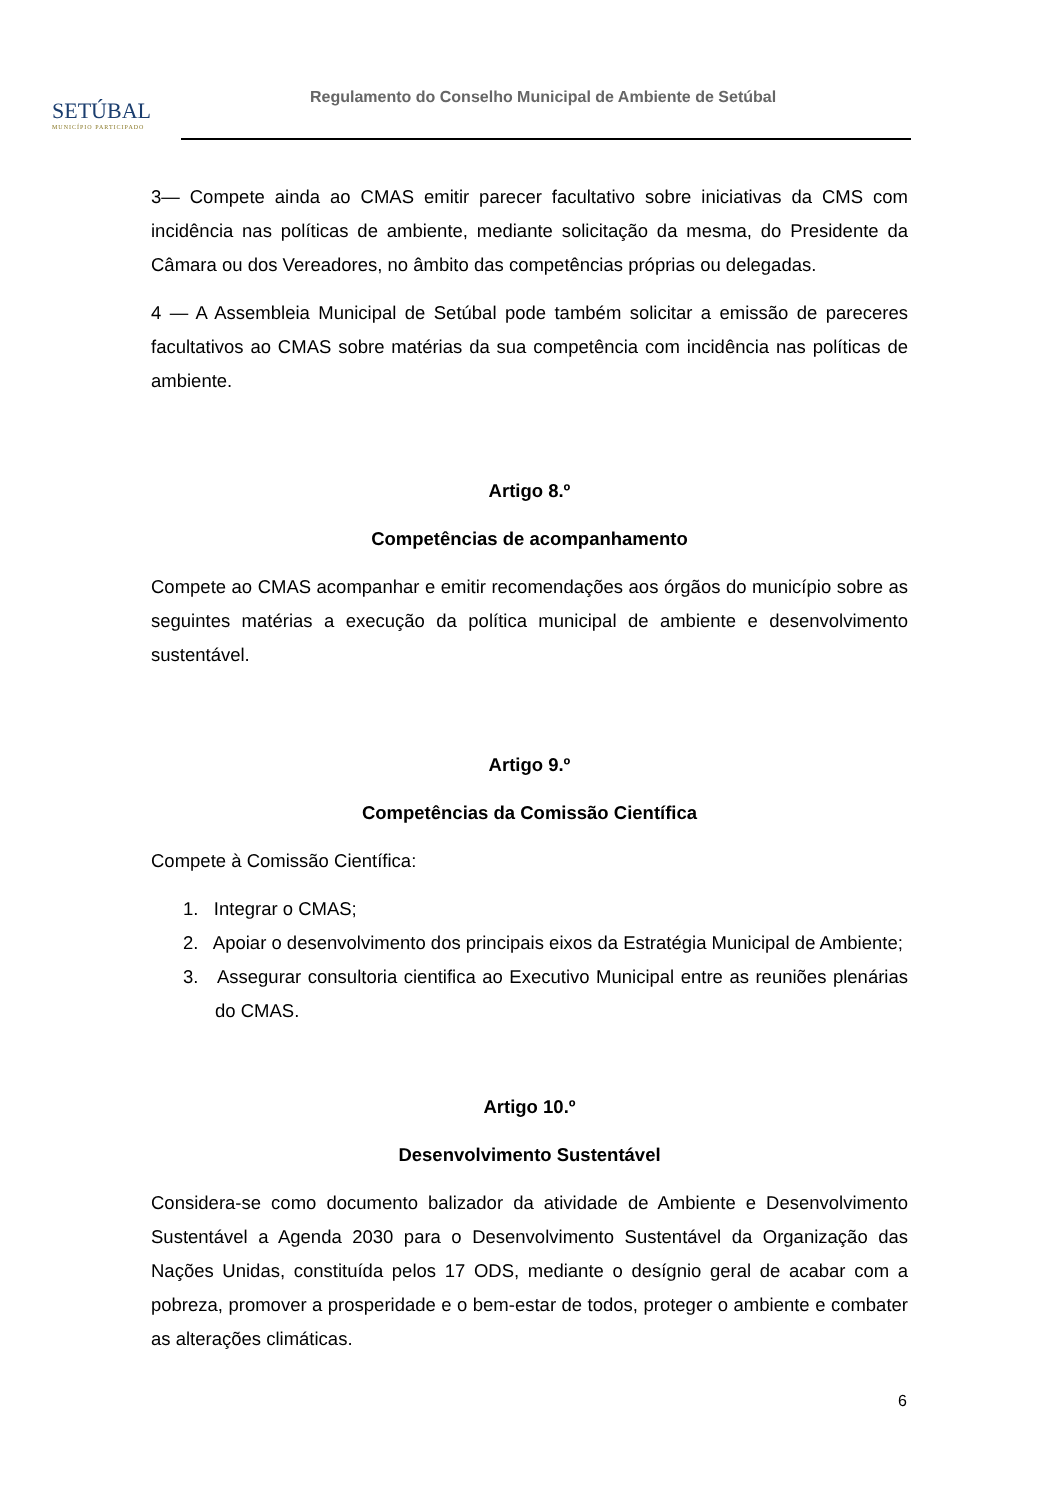SETÚBAL
MUNICÍPIO PARTICIPADO
Regulamento do Conselho Municipal de Ambiente de Setúbal
3— Compete ainda ao CMAS emitir parecer facultativo sobre iniciativas da CMS com incidência nas políticas de ambiente, mediante solicitação da mesma, do Presidente da Câmara ou dos Vereadores, no âmbito das competências próprias ou delegadas.
4 — A Assembleia Municipal de Setúbal pode também solicitar a emissão de pareceres facultativos ao CMAS sobre matérias da sua competência com incidência nas políticas de ambiente.
Artigo 8.º
Competências de acompanhamento
Compete ao CMAS acompanhar e emitir recomendações aos órgãos do município sobre as seguintes matérias a execução da política municipal de ambiente e desenvolvimento sustentável.
Artigo 9.º
Competências da Comissão Científica
Compete à Comissão Científica:
1. Integrar o CMAS;
2. Apoiar o desenvolvimento dos principais eixos da Estratégia Municipal de Ambiente;
3. Assegurar consultoria cientifica ao Executivo Municipal entre as reuniões plenárias do CMAS.
Artigo 10.º
Desenvolvimento Sustentável
Considera-se como documento balizador da atividade de Ambiente e Desenvolvimento Sustentável a Agenda 2030 para o Desenvolvimento Sustentável da Organização das Nações Unidas, constituída pelos 17 ODS, mediante o desígnio geral de acabar com a pobreza, promover a prosperidade e o bem-estar de todos, proteger o ambiente e combater as alterações climáticas.
6